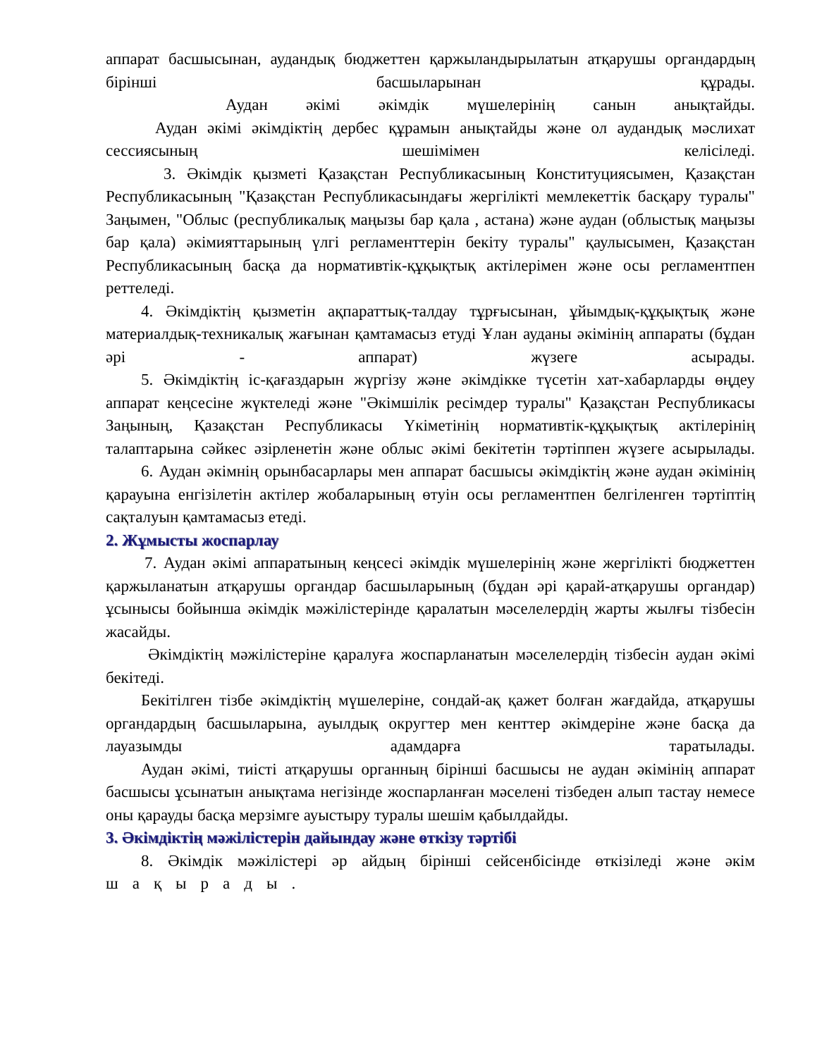аппарат басшысынан, аудандық бюджеттен қаржыландырылатын атқарушы органдардың бірінші басшыларынан құрады.
Аудан әкімі әкімдік мүшелерінің санын анықтайды.
Аудан әкімі әкімдіктің дербес құрамын анықтайды және ол аудандық мәслихат сессиясының шешімімен келісіледі.
3. Әкімдік қызметі Қазақстан Республикасының Конституциясымен, Қазақстан Республикасының "Қазақстан Республикасындағы жергілікті мемлекеттік басқару туралы" Заңымен, "Облыс (республикалық маңызы бар қала , астана) және аудан (облыстық маңызы бар қала) әкімияттарының үлгі регламенттерін бекіту туралы" қаулысымен, Қазақстан Республикасының басқа да нормативтік-құқықтық актілерімен және осы регламентпен реттеледі.
4. Әкімдіктің қызметін ақпараттық-талдау тұрғысынан, ұйымдық-құқықтық және материалдық-техникалық жағынан қамтамасыз етуді Ұлан ауданы әкімінің аппараты (бұдан әрі - аппарат) жүзеге асырады.
5. Әкімдіктің іс-қағаздарын жүргізу және әкімдікке түсетін хат-хабарларды өңдеу аппарат кеңсесіне жүктеледі және "Әкімшілік ресімдер туралы" Қазақстан Республикасы Заңының, Қазақстан Республикасы Үкіметінің нормативтік-құқықтық актілерінің талаптарына сәйкес әзірленетін және облыс әкімі бекітетін тәртіппен жүзеге асырылады.
6. Аудан әкімнің орынбасарлары мен аппарат басшысы әкімдіктің және аудан әкімінің қарауына енгізілетін актілер жобаларының өтуін осы регламентпен белгіленген тәртіптің сақталуын қамтамасыз етеді.
2. Жұмысты жоспарлау
7. Аудан әкімі аппаратының кеңсесі әкімдік мүшелерінің және жергілікті бюджеттен қаржыланатын атқарушы органдар басшыларының (бұдан әрі қарай-атқарушы органдар) ұсынысы бойынша әкімдік мәжілістерінде қаралатын мәселелердің жарты жылғы тізбесін жасайды.
Әкімдіктің мәжілістеріне қаралуға жоспарланатын мәселелердің тізбесін аудан әкімі бекітеді.
Бекітілген тізбе әкімдіктің мүшелеріне, сондай-ақ қажет болған жағдайда, атқарушы органдардың басшыларына, ауылдық округтер мен кенттер әкімдеріне және басқа да лауазымды адамдарға таратылады.
Аудан әкімі, тиісті атқарушы органның бірінші басшысы не аудан әкімінің аппарат басшысы ұсынатын анықтама негізінде жоспарланған мәселені тізбеден алып тастау немесе оны қарауды басқа мерзімге ауыстыру туралы шешім қабылдайды.
3. Әкімдіктің мәжілістерін дайындау және өткізу тәртібі
8. Әкімдік мәжілістері әр айдың бірінші сейсенбісінде өткізіледі және әкім
шақырады.